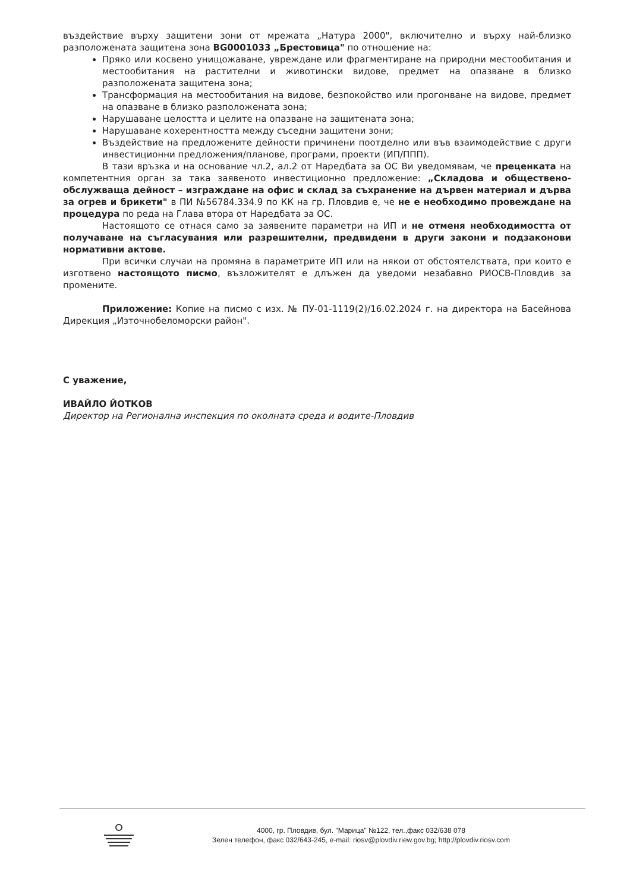въздействие върху защитени зони от мрежата „Натура 2000", включително и върху най-близко разположената защитена зона BG0001033 „Брестовица" по отношение на:
Пряко или косвено унищожаване, увреждане или фрагментиране на природни местообитания и местообитания на растителни и животински видове, предмет на опазване в близко разположената защитена зона;
Трансформация на местообитания на видове, безпокойство или прогонване на видове, предмет на опазване в близко разположената зона;
Нарушаване целостта и целите на опазване на защитената зона;
Нарушаване кохерентността между съседни защитени зони;
Въздействие на предложените дейности причинени поотделно или във взаимодействие с други инвестиционни предложения/планове, програми, проекти (ИП/ППП).
В тази връзка и на основание чл.2, ал.2 от Наредбата за ОС Ви уведомявам, че преценката на компетентния орган за така заявеното инвестиционно предложение: „Складова и обществено-обслужваща дейност – изграждане на офис и склад за съхранение на дървен материал и дърва за огрев и брикети" в ПИ №56784.334.9 по КК на гр. Пловдив е, че не е необходимо провеждане на процедура по реда на Глава втора от Наредбата за ОС.
Настоящото се отнася само за заявените параметри на ИП и не отменя необходимостта от получаване на съгласувания или разрешителни, предвидени в други закони и подзаконови нормативни актове.
При всички случаи на промяна в параметрите ИП или на някои от обстоятелствата, при които е изготвено настоящото писмо, възложителят е длъжен да уведоми незабавно РИОСВ-Пловдив за промените.
Приложение: Копие на писмо с изх. № ПУ-01-1119(2)/16.02.2024 г. на директора на Басейнова Дирекция „Източнобеломорски район".
С уважение,
ИВАЙЛО ЙОТКОВ
Директор на Регионална инспекция по околната среда и водите-Пловдив
4000, гр. Пловдив, бул. "Марица" №122, тел.,факс 032/638 078
Зелен телефон, факс 032/643-245, e-mail: riosv@plovdiv.riew.gov.bg; http://plovdiv.riosv.com